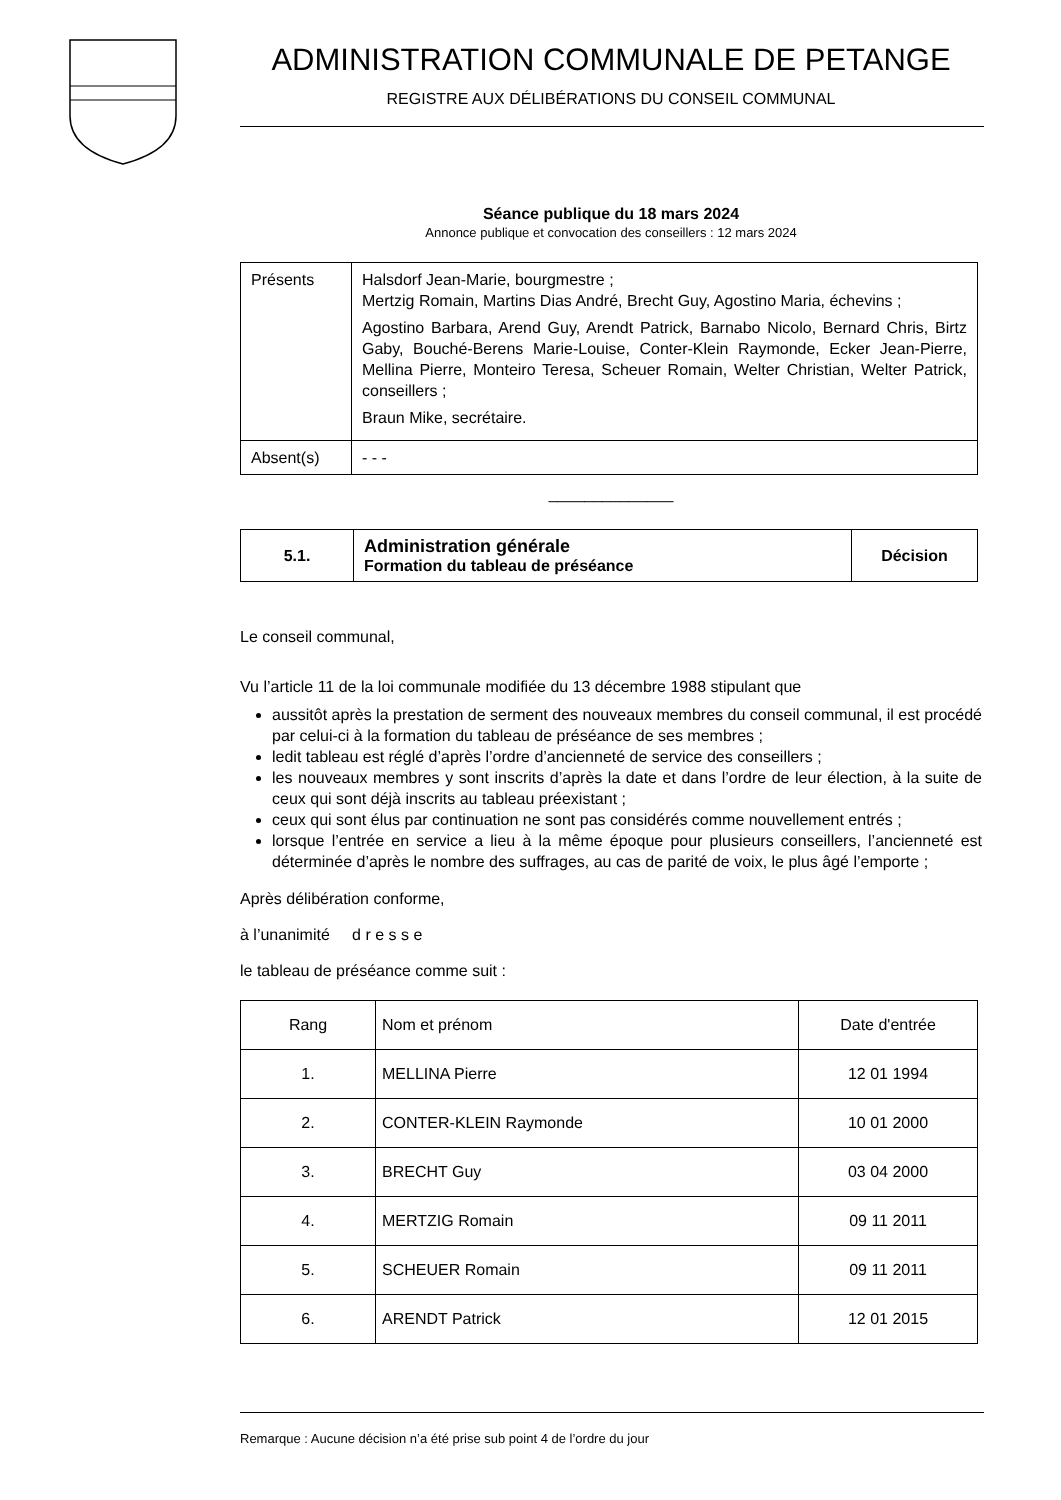ADMINISTRATION COMMUNALE DE PETANGE
REGISTRE AUX DÉLIBÉRATIONS DU CONSEIL COMMUNAL
Séance publique du 18 mars 2024
Annonce publique et convocation des conseillers : 12 mars 2024
| Présents | Halsdorf Jean-Marie, bourgmestre ; Mertzig Romain, Martins Dias André, Brecht Guy, Agostino Maria, échevins ; Agostino Barbara, Arend Guy, Arendt Patrick, Barnabo Nicolo, Bernard Chris, Birtz Gaby, Bouché-Berens Marie-Louise, Conter-Klein Raymonde, Ecker Jean-Pierre, Mellina Pierre, Monteiro Teresa, Scheuer Romain, Welter Christian, Welter Patrick, conseillers ; Braun Mike, secrétaire. |
| Absent(s) | - - - |
______________
| 5.1. | Administration générale Formation du tableau de préséance | Décision |
Le conseil communal,
Vu l’article 11 de la loi communale modifiée du 13 décembre 1988 stipulant que
aussitôt après la prestation de serment des nouveaux membres du conseil communal, il est procédé par celui-ci à la formation du tableau de préséance de ses membres ;
ledit tableau est réglé d’après l’ordre d’ancienneté de service des conseillers ;
les nouveaux membres y sont inscrits d’après la date et dans l’ordre de leur élection, à la suite de ceux qui sont déjà inscrits au tableau préexistant ;
ceux qui sont élus par continuation ne sont pas considérés comme nouvellement entrés ;
lorsque l’entrée en service a lieu à la même époque pour plusieurs conseillers, l’ancienneté est déterminée d’après le nombre des suffrages, au cas de parité de voix, le plus âgé l’emporte ;
Après délibération conforme,
à l’unanimité d r e s s e
le tableau de préséance comme suit :
| Rang | Nom et prénom | Date d'entrée |
| --- | --- | --- |
| 1. | MELLINA Pierre | 12 01 1994 |
| 2. | CONTER-KLEIN Raymonde | 10 01 2000 |
| 3. | BRECHT Guy | 03 04 2000 |
| 4. | MERTZIG Romain | 09 11 2011 |
| 5. | SCHEUER Romain | 09 11 2011 |
| 6. | ARENDT Patrick | 12 01 2015 |
Remarque : Aucune décision n’a été prise sub point 4 de l’ordre du jour